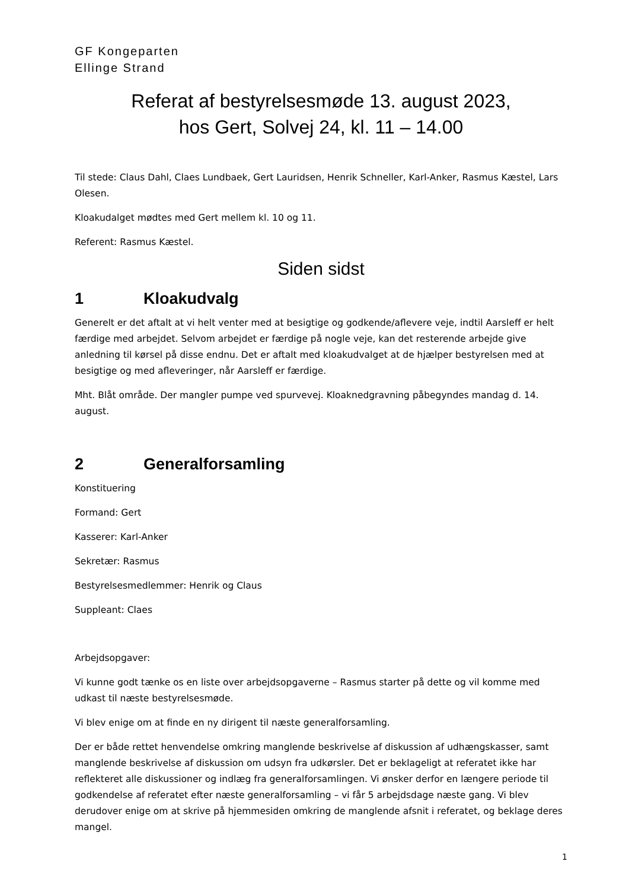GF Kongeparten
Ellinge Strand
Referat af bestyrelsesmøde 13. august 2023,
hos Gert, Solvej 24, kl. 11 – 14.00
Til stede: Claus Dahl, Claes Lundbaek, Gert Lauridsen, Henrik Schneller, Karl-Anker, Rasmus Kæstel, Lars Olesen.
Kloakudalget mødtes med Gert mellem kl. 10 og 11.
Referent: Rasmus Kæstel.
Siden sidst
1 Kloakudvalg
Generelt er det aftalt at vi helt venter med at besigtige og godkende/aflevere veje, indtil Aarsleff er helt færdige med arbejdet. Selvom arbejdet er færdige på nogle veje, kan det resterende arbejde give anledning til kørsel på disse endnu. Det er aftalt med kloakudvalget at de hjælper bestyrelsen med at besigtige og med afleveringer, når Aarsleff er færdige.
Mht. Blåt område. Der mangler pumpe ved spurvevej. Kloaknedgravning påbegyndes mandag d. 14. august.
2 Generalforsamling
Konstituering
Formand: Gert
Kasserer: Karl-Anker
Sekretær: Rasmus
Bestyrelsesmedlemmer: Henrik og Claus
Suppleant: Claes
Arbejdsopgaver:
Vi kunne godt tænke os en liste over arbejdsopgaverne – Rasmus starter på dette og vil komme med udkast til næste bestyrelsesmøde.
Vi blev enige om at finde en ny dirigent til næste generalforsamling.
Der er både rettet henvendelse omkring manglende beskrivelse af diskussion af udhængskasser, samt manglende beskrivelse af diskussion om udsyn fra udkørsler. Det er beklageligt at referatet ikke har reflekteret alle diskussioner og indlæg fra generalforsamlingen. Vi ønsker derfor en længere periode til godkendelse af referatet efter næste generalforsamling – vi får 5 arbejdsdage næste gang. Vi blev derudover enige om at skrive på hjemmesiden omkring de manglende afsnit i referatet, og beklage deres mangel.
1